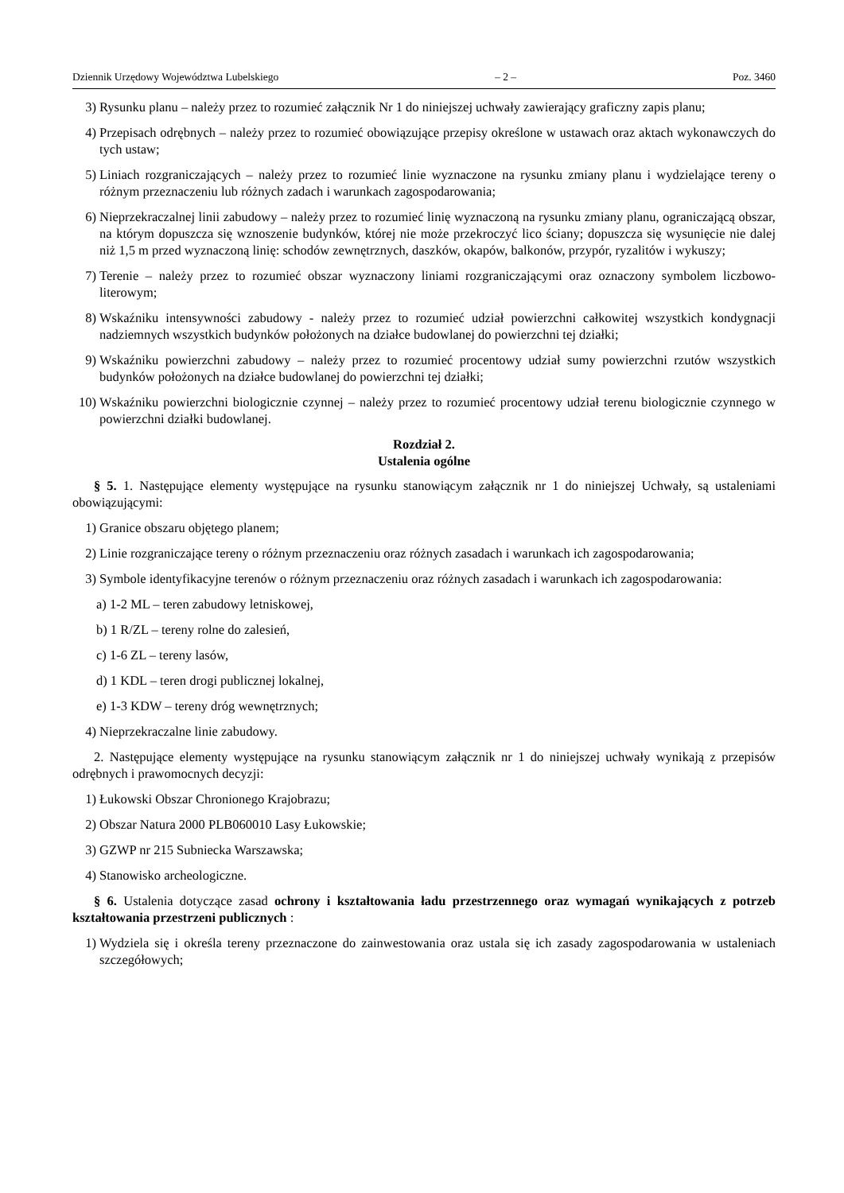Dziennik Urzędowy Województwa Lubelskiego – 2 – Poz. 3460
3) Rysunku planu – należy przez to rozumieć załącznik Nr 1 do niniejszej uchwały zawierający graficzny zapis planu;
4) Przepisach odrębnych – należy przez to rozumieć obowiązujące przepisy określone w ustawach oraz aktach wykonawczych do tych ustaw;
5) Liniach rozgraniczających – należy przez to rozumieć linie wyznaczone na rysunku zmiany planu i wydzielające tereny o różnym przeznaczeniu lub różnych zadach i warunkach zagospodarowania;
6) Nieprzekraczalnej linii zabudowy – należy przez to rozumieć linię wyznaczoną na rysunku zmiany planu, ograniczającą obszar, na którym dopuszcza się wznoszenie budynków, której nie może przekroczyć lico ściany; dopuszcza się wysunięcie nie dalej niż 1,5 m przed wyznaczoną linię: schodów zewnętrznych, daszków, okapów, balkonów, przypór, ryzalitów i wykuszy;
7) Terenie – należy przez to rozumieć obszar wyznaczony liniami rozgraniczającymi oraz oznaczony symbolem liczbowo-literowym;
8) Wskaźniku intensywności zabudowy - należy przez to rozumieć udział powierzchni całkowitej wszystkich kondygnacji nadziemnych wszystkich budynków położonych na działce budowlanej do powierzchni tej działki;
9) Wskaźniku powierzchni zabudowy – należy przez to rozumieć procentowy udział sumy powierzchni rzutów wszystkich budynków położonych na działce budowlanej do powierzchni tej działki;
10) Wskaźniku powierzchni biologicznie czynnej – należy przez to rozumieć procentowy udział terenu biologicznie czynnego w powierzchni działki budowlanej.
Rozdział 2.
Ustalenia ogólne
§ 5. 1. Następujące elementy występujące na rysunku stanowiącym załącznik nr 1 do niniejszej Uchwały, są ustaleniami obowiązującymi:
1) Granice obszaru objętego planem;
2) Linie rozgraniczające tereny o różnym przeznaczeniu oraz różnych zasadach i warunkach ich zagospodarowania;
3) Symbole identyfikacyjne terenów o różnym przeznaczeniu oraz różnych zasadach i warunkach ich zagospodarowania:
a) 1-2 ML – teren zabudowy letniskowej,
b) 1 R/ZL – tereny rolne do zalesień,
c) 1-6 ZL – tereny lasów,
d) 1 KDL – teren drogi publicznej lokalnej,
e) 1-3 KDW – tereny dróg wewnętrznych;
4) Nieprzekraczalne linie zabudowy.
2. Następujące elementy występujące na rysunku stanowiącym załącznik nr 1 do niniejszej uchwały wynikają z przepisów odrębnych i prawomocnych decyzji:
1) Łukowski Obszar Chronionego Krajobrazu;
2) Obszar Natura 2000 PLB060010 Lasy Łukowskie;
3) GZWP nr 215 Subniecka Warszawska;
4) Stanowisko archeologiczne.
§ 6. Ustalenia dotyczące zasad ochrony i kształtowania ładu przestrzennego oraz wymagań wynikających z potrzeb kształtowania przestrzeni publicznych :
1) Wydziela się i określa tereny przeznaczone do zainwestowania oraz ustala się ich zasady zagospodarowania w ustaleniach szczegółowych;